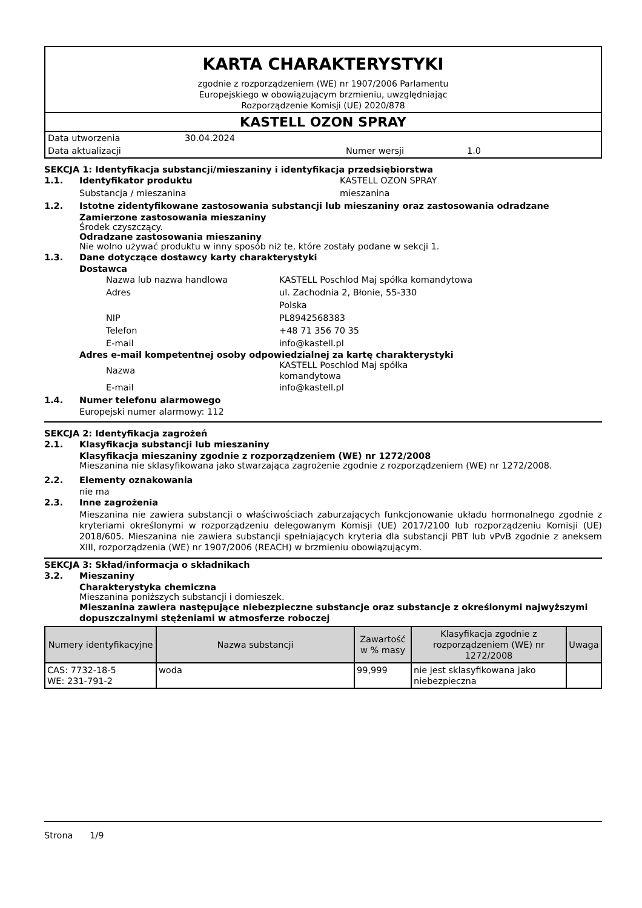KARTA CHARAKTERYSTYKI
zgodnie z rozporządzeniem (WE) nr 1907/2006 Parlamentu
Europejskiego w obowiązującym brzmieniu, uwzględniając
Rozporządzenie Komisji (UE) 2020/878
KASTELL OZON SPRAY
Data utworzenia 30.04.2024
Data aktualizacji Numer wersji 1.0
SEKCJA 1: Identyfikacja substancji/mieszaniny i identyfikacja przedsiębiorstwa
1.1. Identyfikator produktu KASTELL OZON SPRAY
Substancja / mieszanina mieszanina
1.2. Istotne zidentyfikowane zastosowania substancji lub mieszaniny oraz zastosowania odradzane
Zamierzone zastosowania mieszaniny
Środek czyszczący.
Odradzane zastosowania mieszaniny
Nie wolno używać produktu w inny sposób niż te, które zostały podane w sekcji 1.
1.3. Dane dotyczące dostawcy karty charakterystyki
Dostawca
Nazwa lub nazwa handlowa KASTELL Poschlod Maj spółka komandytowa
Adres ul. Zachodnia 2, Błonie, 55-330
Polska
NIP PL8942568383
Telefon +48 71 356 70 35
E-mail info@kastell.pl
Adres e-mail kompetentnej osoby odpowiedzialnej za kartę charakterystyki
Nazwa KASTELL Poschlod Maj spółka
komandytowa
E-mail info@kastell.pl
1.4. Numer telefonu alarmowego
Europejski numer alarmowy: 112
SEKCJA 2: Identyfikacja zagrożeń
2.1. Klasyfikacja substancji lub mieszaniny
Klasyfikacja mieszaniny zgodnie z rozporządzeniem (WE) nr 1272/2008
Mieszanina nie sklasyfikowana jako stwarzająca zagrożenie zgodnie z rozporządzeniem (WE) nr 1272/2008.
2.2. Elementy oznakowania
nie ma
2.3. Inne zagrożenia
Mieszanina nie zawiera substancji o właściwościach zaburzających funkcjonowanie układu hormonalnego zgodnie z kryteriami określonymi w rozporządzeniu delegowanym Komisji (UE) 2017/2100 lub rozporządzeniu Komisji (UE) 2018/605. Mieszanina nie zawiera substancji spełniających kryteria dla substancji PBT lub vPvB zgodnie z aneksem XIII, rozporządzenia (WE) nr 1907/2006 (REACH) w brzmieniu obowiązującym.
SEKCJA 3: Skład/informacja o składnikach
3.2. Mieszaniny
Charakterystyka chemiczna
Mieszanina poniższych substancji i domieszek.
Mieszanina zawiera następujące niebezpieczne substancje oraz substancje z określonymi najwyższymi dopuszczalnymi stężeniami w atmosferze roboczej
| Numery identyfikacyjne | Nazwa substancji | Zawartość w % masy | Klasyfikacja zgodnie z rozporządzeniem (WE) nr 1272/2008 | Uwaga |
| --- | --- | --- | --- | --- |
| CAS: 7732-18-5 WE: 231-791-2 | woda | 99,999 | nie jest sklasyfikowana jako niebezpieczna | |
Strona 1/9